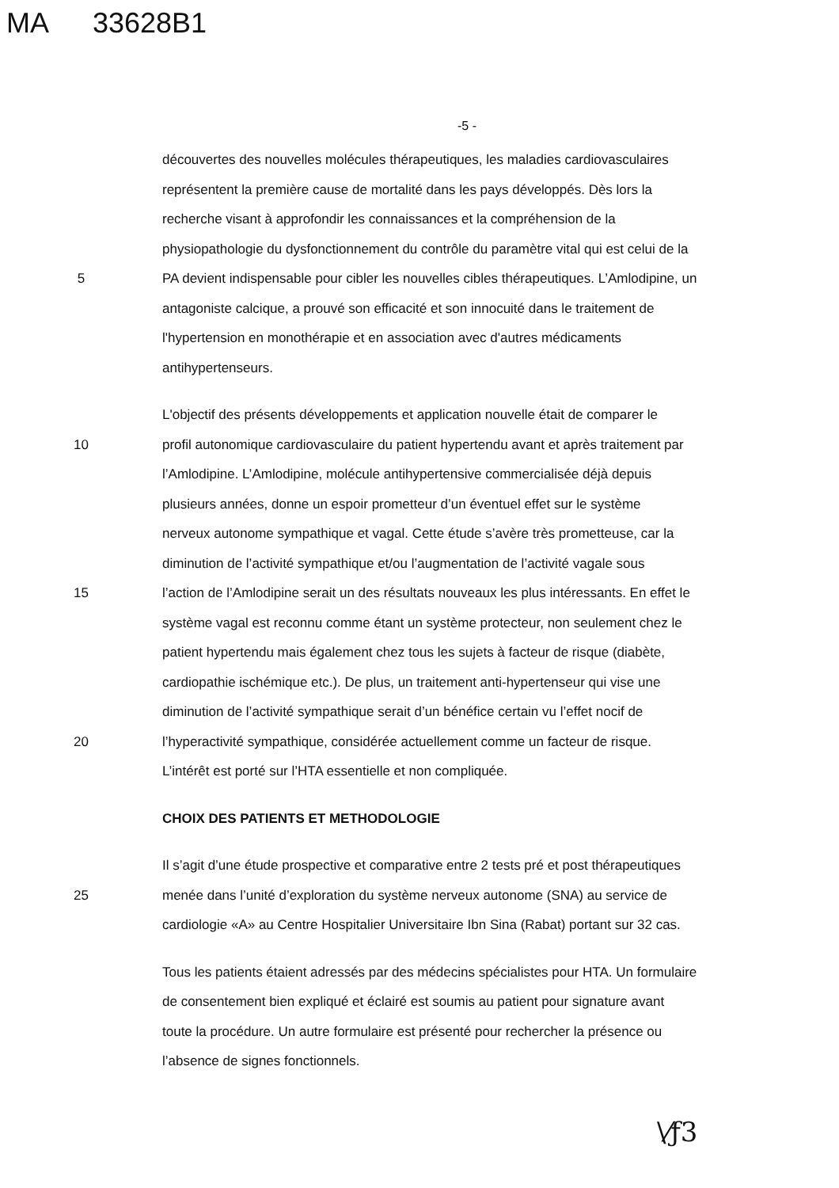MA 33628B1
-5 -
découvertes des nouvelles molécules thérapeutiques, les maladies cardiovasculaires
représentent la première cause de mortalité dans les pays développés. Dès lors la
recherche visant à approfondir les connaissances et la compréhension de la
physiopathologie du dysfonctionnement du contrôle du paramètre vital qui est celui de la
5 PA devient indispensable pour cibler les nouvelles cibles thérapeutiques. L’Amlodipine, un
antagoniste calcique, a prouvé son efficacité et son innocuité dans le traitement de
l'hypertension en monothérapie et en association avec d'autres médicaments
antihypertenseurs.
L'objectif des présents développements et application nouvelle était de comparer le
10 profil autonomique cardiovasculaire du patient hypertendu avant et après traitement par
l’Amlodipine. L’Amlodipine, molécule antihypertensive commercialisée déjà depuis
plusieurs années, donne un espoir prometteur d’un éventuel effet sur le système
nerveux autonome sympathique et vagal. Cette étude s’avère très prometteuse, car la
diminution de l’activité sympathique et/ou l’augmentation de l’activité vagale sous
15 l’action de l’Amlodipine serait un des résultats nouveaux les plus intéressants. En effet le
système vagal est reconnu comme étant un système protecteur, non seulement chez le
patient hypertendu mais également chez tous les sujets à facteur de risque (diabète,
cardiopathie ischémique etc.). De plus, un traitement anti-hypertenseur qui vise une
diminution de l’activité sympathique serait d’un bénéfice certain vu l’effet nocif de
20 l’hyperactivité sympathique, considérée actuellement comme un facteur de risque.
L’intérêt est porté sur l’HTA essentielle et non compliquée.
CHOIX DES PATIENTS ET METHODOLOGIE
Il s’agit d’une étude prospective et comparative entre 2 tests pré et post thérapeutiques
25 menée dans l’unité d’exploration du système nerveux autonome (SNA) au service de
cardiologie «A» au Centre Hospitalier Universitaire Ibn Sina (Rabat) portant sur 32 cas.
Tous les patients étaient adressés par des médecins spécialistes pour HTA. Un formulaire
de consentement bien expliqué et éclairé est soumis au patient pour signature avant
toute la procédure. Un autre formulaire est présenté pour rechercher la présence ou
l’absence de signes fonctionnels.
\⁄ƒ3